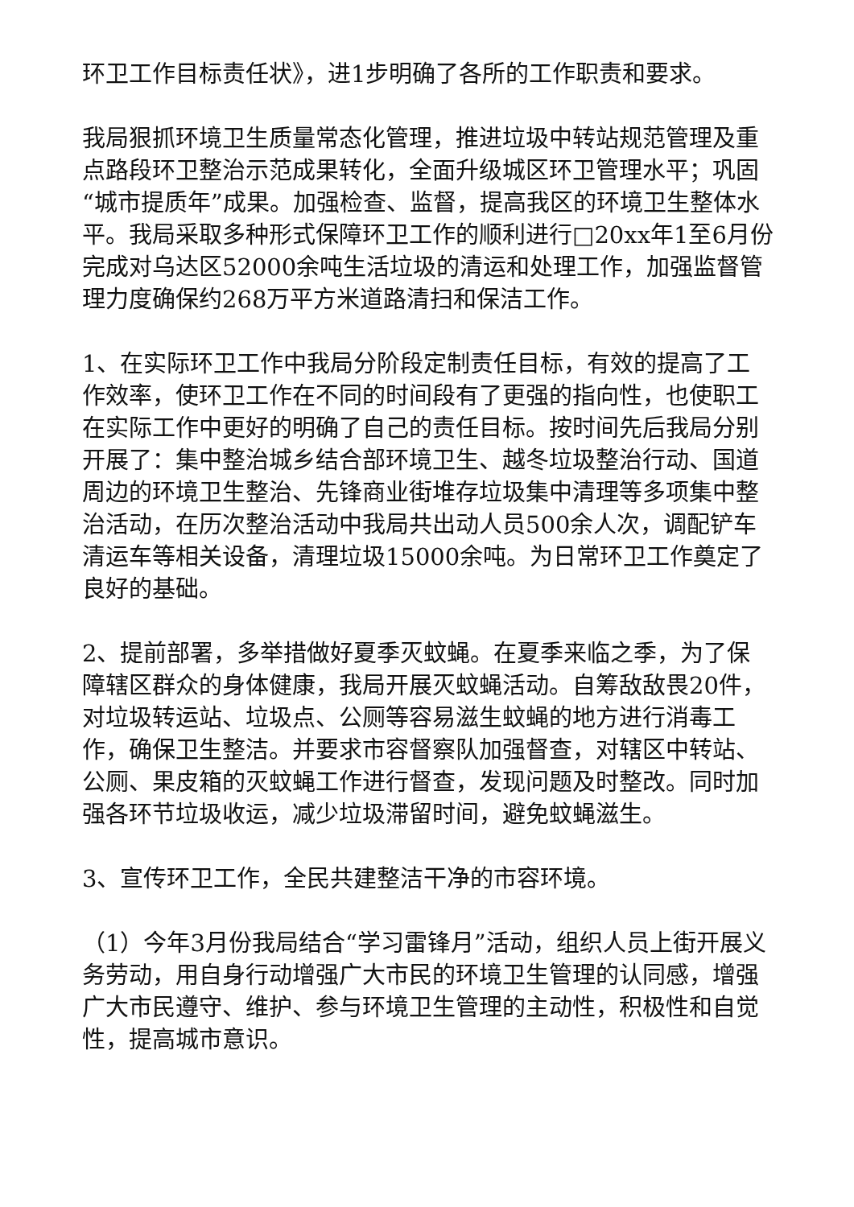环卫工作目标责任状》，进1步明确了各所的工作职责和要求。
我局狠抓环境卫生质量常态化管理，推进垃圾中转站规范管理及重点路段环卫整治示范成果转化，全面升级城区环卫管理水平；巩固“城市提质年”成果。加强检查、监督，提高我区的环境卫生整体水平。我局采取多种形式保障环卫工作的顺利进行□20xx年1至6月份完成对乌达区52000余吨生活垃圾的清运和处理工作，加强监督管理力度确保约268万平方米道路清扫和保洁工作。
1、在实际环卫工作中我局分阶段定制责任目标，有效的提高了工作效率，使环卫工作在不同的时间段有了更强的指向性，也使职工在实际工作中更好的明确了自己的责任目标。按时间先后我局分别开展了：集中整治城乡结合部环境卫生、越冬垃圾整治行动、国道周边的环境卫生整治、先锋商业街堆存垃圾集中清理等多项集中整治活动，在历次整治活动中我局共出动人员500余人次，调配铲车清运车等相关设备，清理垃圾15000余吨。为日常环卫工作奠定了良好的基础。
2、提前部署，多举措做好夏季灭蚊蝇。在夏季来临之季，为了保障辖区群众的身体健康，我局开展灭蚊蝇活动。自筹敌敌畏20件，对垃圾转运站、垃圾点、公厕等容易滋生蚊蝇的地方进行消毒工作，确保卫生整洁。并要求市容督察队加强督查，对辖区中转站、公厕、果皮箱的灭蚊蝇工作进行督查，发现问题及时整改。同时加强各环节垃圾收运，减少垃圾滞留时间，避免蚊蝇滋生。
3、宣传环卫工作，全民共建整洁干净的市容环境。
（1）今年3月份我局结合“学习雷锋月”活动，组织人员上街开展义务劳动，用自身行动增强广大市民的环境卫生管理的认同感，增强广大市民遵守、维护、参与环境卫生管理的主动性，积极性和自觉性，提高城市意识。